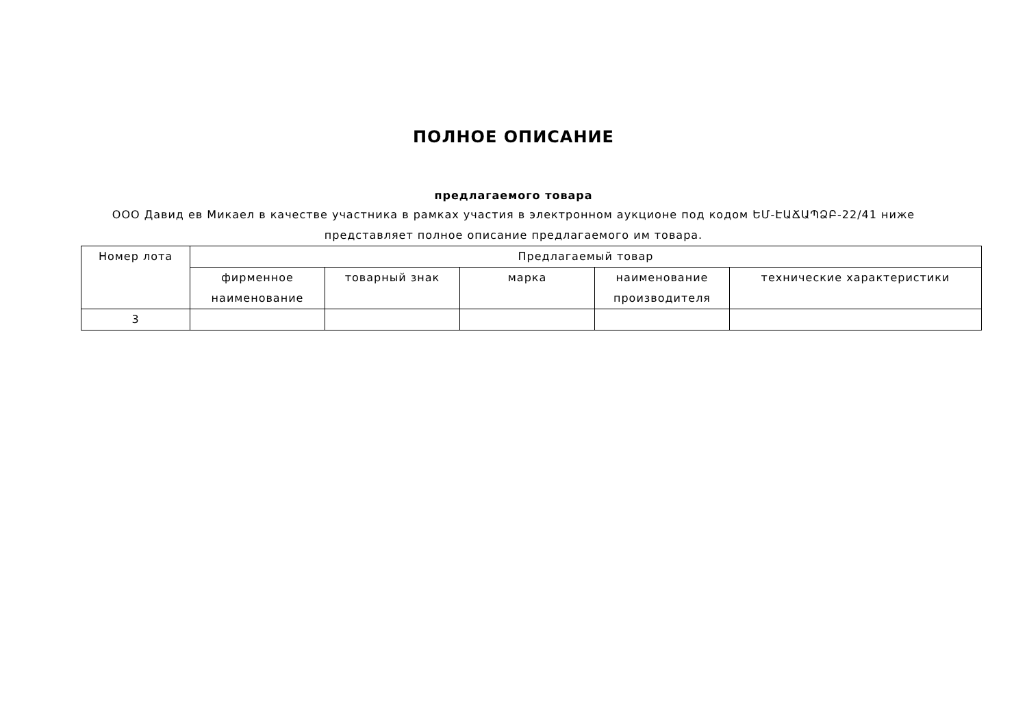ПОЛНОЕ ОПИСАНИЕ
предлагаемого товара
ООО Давид ев Микаел в качестве участника в рамках участия в электронном аукционе под кодом ԵՄ-ԷԱՃԱՊՁԲ-22/41 ниже представляет полное описание предлагаемого им товара.
| Номер лота | Предлагаемый товар | | | | |
| --- | --- | --- | --- | --- | --- |
| | фирменное наименование | товарный знак | марка | наименование производителя | технические характеристики |
| 3 | | | | | |